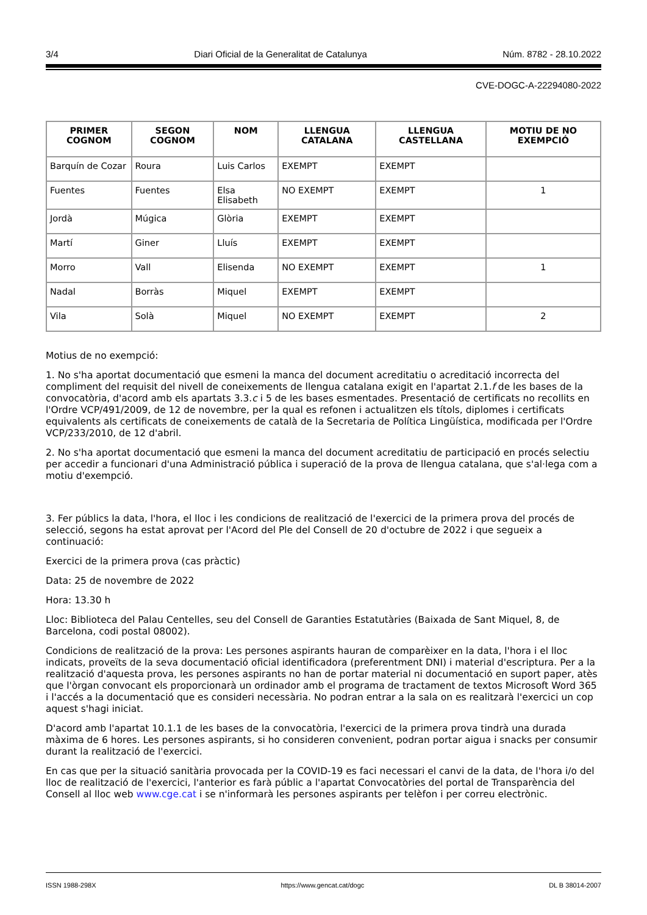3/4 Diari Oficial de la Generalitat de Catalunya Núm. 8782 - 28.10.2022
CVE-DOGC-A-22294080-2022
| PRIMER COGNOM | SEGON COGNOM | NOM | LLENGUA CATALANA | LLENGUA CASTELLANA | MOTIU DE NO EXEMPCIÓ |
| --- | --- | --- | --- | --- | --- |
| Barquín de Cozar | Roura | Luis Carlos | EXEMPT | EXEMPT | |
| Fuentes | Fuentes | Elsa Elisabeth | NO EXEMPT | EXEMPT | 1 |
| Jordà | Múgica | Glòria | EXEMPT | EXEMPT | |
| Martí | Giner | Lluís | EXEMPT | EXEMPT | |
| Morro | Vall | Elisenda | NO EXEMPT | EXEMPT | 1 |
| Nadal | Borràs | Miquel | EXEMPT | EXEMPT | |
| Vila | Solà | Miquel | NO EXEMPT | EXEMPT | 2 |
Motius de no exempció:
1. No s'ha aportat documentació que esmeni la manca del document acreditatiu o acreditació incorrecta del compliment del requisit del nivell de coneixements de llengua catalana exigit en l'apartat 2.1.f de les bases de la convocatòria, d'acord amb els apartats 3.3.c i 5 de les bases esmentades. Presentació de certificats no recollits en l'Ordre VCP/491/2009, de 12 de novembre, per la qual es refonen i actualitzen els títols, diplomes i certificats equivalents als certificats de coneixements de català de la Secretaria de Política Lingüística, modificada per l'Ordre VCP/233/2010, de 12 d'abril.
2. No s'ha aportat documentació que esmeni la manca del document acreditatiu de participació en procés selectiu per accedir a funcionari d'una Administració pública i superació de la prova de llengua catalana, que s'al·lega com a motiu d'exempció.
3. Fer públics la data, l'hora, el lloc i les condicions de realització de l'exercici de la primera prova del procés de selecció, segons ha estat aprovat per l'Acord del Ple del Consell de 20 d'octubre de 2022 i que segueix a continuació:
Exercici de la primera prova (cas pràctic)
Data: 25 de novembre de 2022
Hora: 13.30 h
Lloc: Biblioteca del Palau Centelles, seu del Consell de Garanties Estatutàries (Baixada de Sant Miquel, 8, de Barcelona, codi postal 08002).
Condicions de realització de la prova: Les persones aspirants hauran de comparèixer en la data, l'hora i el lloc indicats, proveïts de la seva documentació oficial identificadora (preferentment DNI) i material d'escriptura. Per a la realització d'aquesta prova, les persones aspirants no han de portar material ni documentació en suport paper, atès que l'òrgan convocant els proporcionarà un ordinador amb el programa de tractament de textos Microsoft Word 365 i l'accés a la documentació que es consideri necessària. No podran entrar a la sala on es realitzarà l'exercici un cop aquest s'hagi iniciat.
D'acord amb l'apartat 10.1.1 de les bases de la convocatòria, l'exercici de la primera prova tindrà una durada màxima de 6 hores. Les persones aspirants, si ho consideren convenient, podran portar aigua i snacks per consumir durant la realització de l'exercici.
En cas que per la situació sanitària provocada per la COVID-19 es faci necessari el canvi de la data, de l'hora i/o del lloc de realització de l'exercici, l'anterior es farà públic a l'apartat Convocatòries del portal de Transparència del Consell al lloc web www.cge.cat i se n'informarà les persones aspirants per telèfon i per correu electrònic.
ISSN 1988-298X https://www.gencat.cat/dogc DL B 38014-2007